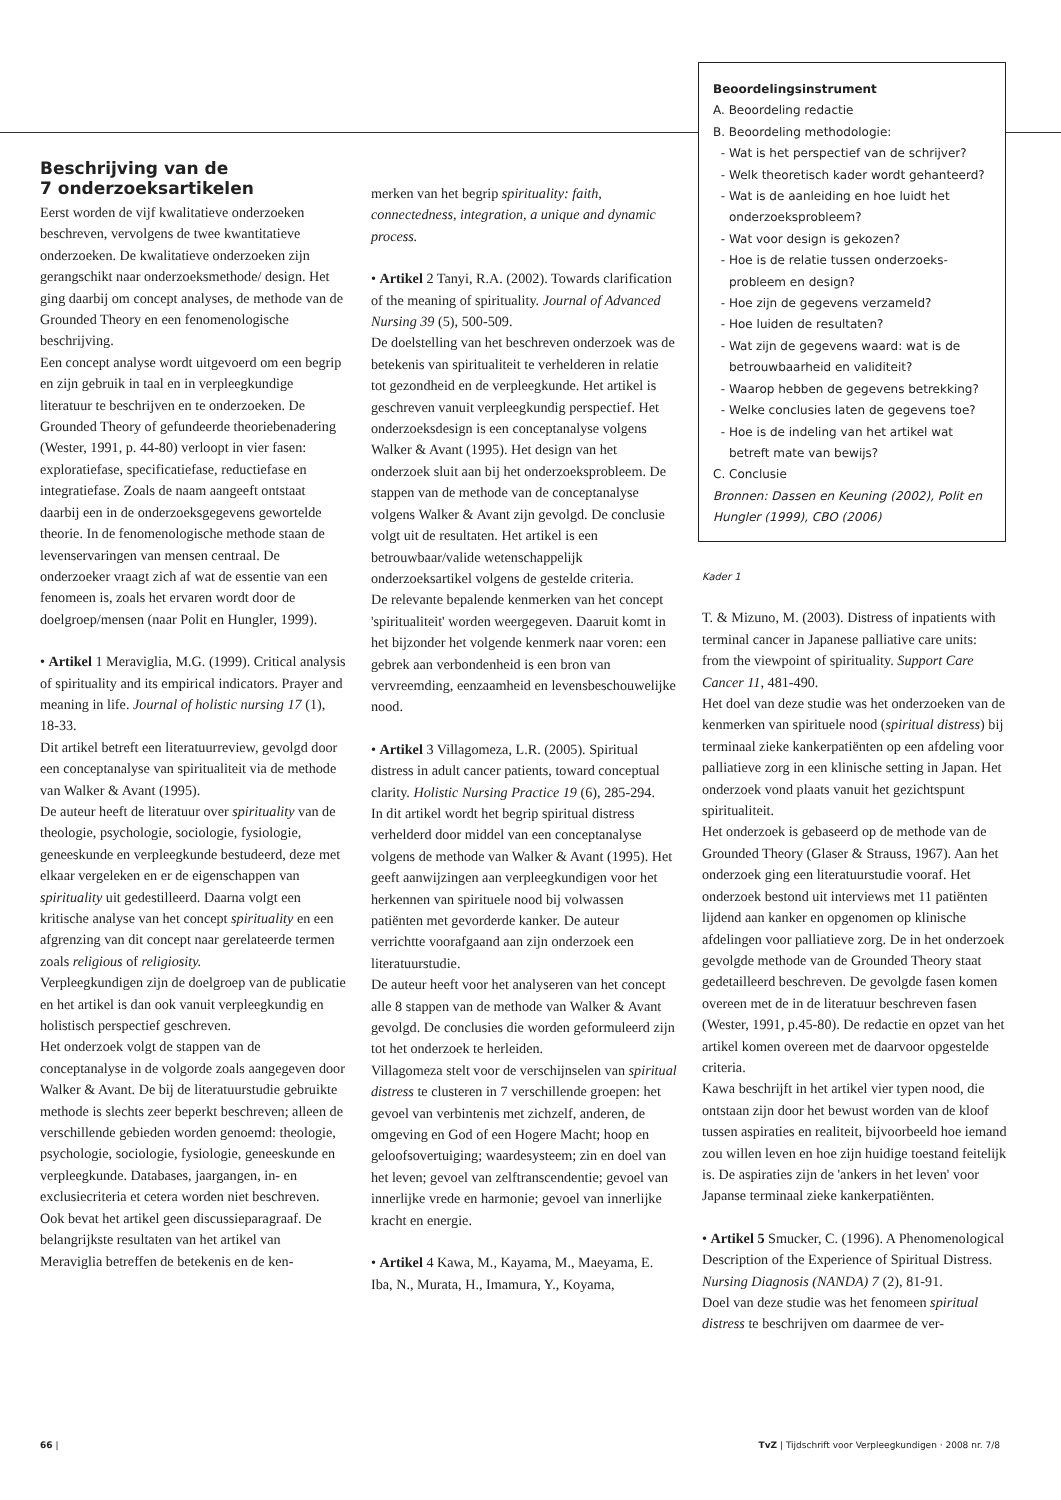Beschrijving van de
7 onderzoeksartikelen
Eerst worden de vijf kwalitatieve onderzoeken beschreven, vervolgens de twee kwantitatieve onderzoeken. De kwalitatieve onderzoeken zijn gerangschikt naar onderzoeksmethode/ design. Het ging daarbij om concept analyses, de methode van de Grounded Theory en een fenomenologische beschrijving.
Een concept analyse wordt uitgevoerd om een begrip en zijn gebruik in taal en in verpleegkundige literatuur te beschrijven en te onderzoeken. De Grounded Theory of gefundeerde theoriebenadering (Wester, 1991, p. 44-80) verloopt in vier fasen: exploratiefase, specificatiefase, reductiefase en integratiefase. Zoals de naam aangeeft ontstaat daarbij een in de onderzoeksgegevens gewortelde theorie. In de fenomenologische methode staan de levenservaringen van mensen centraal. De onderzoeker vraagt zich af wat de essentie van een fenomeen is, zoals het ervaren wordt door de doelgroep/mensen (naar Polit en Hungler, 1999).
• Artikel 1 Meraviglia, M.G. (1999). Critical analysis of spirituality and its empirical indicators. Prayer and meaning in life. Journal of holistic nursing 17 (1), 18-33.
Dit artikel betreft een literatuurreview, gevolgd door een conceptanalyse van spiritualiteit via de methode van Walker & Avant (1995).
De auteur heeft de literatuur over spirituality van de theologie, psychologie, sociologie, fysiologie, geneeskunde en verpleegkunde bestudeerd, deze met elkaar vergeleken en er de eigenschappen van spirituality uit gedestilleerd. Daarna volgt een kritische analyse van het concept spirituality en een afgrenzing van dit concept naar gerelateerde termen zoals religious of religiosity.
Verpleegkundigen zijn de doelgroep van de publicatie en het artikel is dan ook vanuit verpleegkundig en holistisch perspectief geschreven.
Het onderzoek volgt de stappen van de conceptanalyse in de volgorde zoals aangegeven door Walker & Avant. De bij de literatuurstudie gebruikte methode is slechts zeer beperkt beschreven; alleen de verschillende gebieden worden genoemd: theologie, psychologie, sociologie, fysiologie, geneeskunde en verpleegkunde. Databases, jaargangen, in- en exclusiecriteria et cetera worden niet beschreven. Ook bevat het artikel geen discussieparagraaf. De belangrijkste resultaten van het artikel van Meraviglia betreffen de betekenis en de ken-
merken van het begrip spirituality: faith, connectedness, integration, a unique and dynamic process.
• Artikel 2 Tanyi, R.A. (2002). Towards clarification of the meaning of spirituality. Journal of Advanced Nursing 39 (5), 500-509.
De doelstelling van het beschreven onderzoek was de betekenis van spiritualiteit te verhelderen in relatie tot gezondheid en de verpleegkunde. Het artikel is geschreven vanuit verpleegkundig perspectief. Het onderzoeksdesign is een conceptanalyse volgens Walker & Avant (1995). Het design van het onderzoek sluit aan bij het onderzoeksprobleem. De stappen van de methode van de conceptanalyse volgens Walker & Avant zijn gevolgd. De conclusie volgt uit de resultaten. Het artikel is een betrouwbaar/valide wetenschappelijk onderzoeksartikel volgens de gestelde criteria.
De relevante bepalende kenmerken van het concept 'spiritualiteit' worden weergegeven. Daaruit komt in het bijzonder het volgende kenmerk naar voren: een gebrek aan verbondenheid is een bron van vervreemding, eenzaamheid en levensbeschouwelijke nood.
• Artikel 3 Villagomeza, L.R. (2005). Spiritual distress in adult cancer patients, toward conceptual clarity. Holistic Nursing Practice 19 (6), 285-294.
In dit artikel wordt het begrip spiritual distress verhelderd door middel van een conceptanalyse volgens de methode van Walker & Avant (1995). Het geeft aanwijzingen aan verpleegkundigen voor het herkennen van spirituele nood bij volwassen patiënten met gevorderde kanker. De auteur verrichtte voorafgaand aan zijn onderzoek een literatuurstudie.
De auteur heeft voor het analyseren van het concept alle 8 stappen van de methode van Walker & Avant gevolgd. De conclusies die worden geformuleerd zijn tot het onderzoek te herleiden.
Villagomeza stelt voor de verschijnselen van spiritual distress te clusteren in 7 verschillende groepen: het gevoel van verbintenis met zichzelf, anderen, de omgeving en God of een Hogere Macht; hoop en geloofsovertuiging; waardesysteem; zin en doel van het leven; gevoel van zelftranscendentie; gevoel van innerlijke vrede en harmonie; gevoel van innerlijke kracht en energie.
• Artikel 4 Kawa, M., Kayama, M., Maeyama, E. Iba, N., Murata, H., Imamura, Y., Koyama,
Kader 1
T. & Mizuno, M. (2003). Distress of inpatients with terminal cancer in Japanese palliative care units: from the viewpoint of spirituality. Support Care Cancer 11, 481-490.
Het doel van deze studie was het onderzoeken van de kenmerken van spirituele nood (spiritual distress) bij terminaal zieke kankerpatiënten op een afdeling voor palliatieve zorg in een klinische setting in Japan. Het onderzoek vond plaats vanuit het gezichtspunt spiritualiteit.
Het onderzoek is gebaseerd op de methode van de Grounded Theory (Glaser & Strauss, 1967). Aan het onderzoek ging een literatuurstudie vooraf. Het onderzoek bestond uit interviews met 11 patiënten lijdend aan kanker en opgenomen op klinische afdelingen voor palliatieve zorg. De in het onderzoek gevolgde methode van de Grounded Theory staat gedetailleerd beschreven. De gevolgde fasen komen overeen met de in de literatuur beschreven fasen (Wester, 1991, p.45-80). De redactie en opzet van het artikel komen overeen met de daarvoor opgestelde criteria.
Kawa beschrijft in het artikel vier typen nood, die ontstaan zijn door het bewust worden van de kloof tussen aspiraties en realiteit, bijvoorbeeld hoe iemand zou willen leven en hoe zijn huidige toestand feitelijk is. De aspiraties zijn de 'ankers in het leven' voor Japanse terminaal zieke kankerpatiënten.
• Artikel 5 Smucker, C. (1996). A Phenomenological Description of the Experience of Spiritual Distress. Nursing Diagnosis (NANDA) 7 (2), 81-91.
Doel van deze studie was het fenomeen spiritual distress te beschrijven om daarmee de ver-
Beoordelingsinstrument
A. Beoordeling redactie
B. Beoordeling methodologie:
Wat is het perspectief van de schrijver?
Welk theoretisch kader wordt gehanteerd?
Wat is de aanleiding en hoe luidt het onderzoeksprobleem?
Wat voor design is gekozen?
Hoe is de relatie tussen onderzoeks-probleem en design?
Hoe zijn de gegevens verzameld?
Hoe luiden de resultaten?
Wat zijn de gegevens waard: wat is de betrouwbaarheid en validiteit?
Waarop hebben de gegevens betrekking?
Welke conclusies laten de gegevens toe?
Hoe is de indeling van het artikel wat betreft mate van bewijs?
C. Conclusie
Bronnen: Dassen en Keuning (2002), Polit en Hungler (1999), CBO (2006)
66 | TvZ | Tijdschrift voor Verpleegkundigen · 2008 nr. 7/8